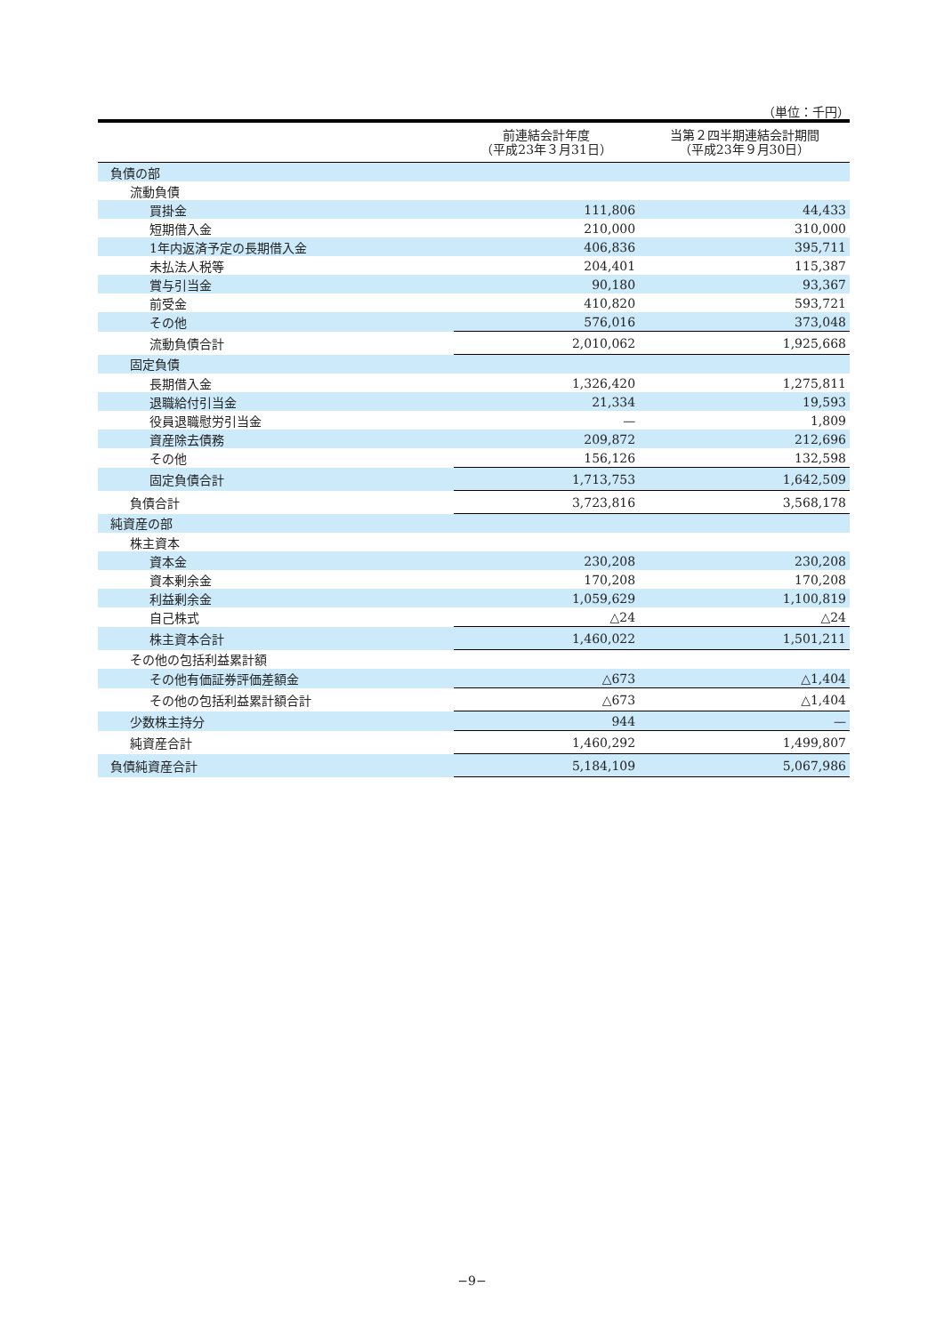（単位：千円）
| | 前連結会計年度 （平成23年３月31日） | 当第２四半期連結会計期間 （平成23年９月30日） |
| --- | --- | --- |
| 負債の部 | | |
| 流動負債 | | |
| 買掛金 | 111,806 | 44,433 |
| 短期借入金 | 210,000 | 310,000 |
| 1年内返済予定の長期借入金 | 406,836 | 395,711 |
| 未払法人税等 | 204,401 | 115,387 |
| 賞与引当金 | 90,180 | 93,367 |
| 前受金 | 410,820 | 593,721 |
| その他 | 576,016 | 373,048 |
| 流動負債合計 | 2,010,062 | 1,925,668 |
| 固定負債 | | |
| 長期借入金 | 1,326,420 | 1,275,811 |
| 退職給付引当金 | 21,334 | 19,593 |
| 役員退職慰労引当金 | — | 1,809 |
| 資産除去債務 | 209,872 | 212,696 |
| その他 | 156,126 | 132,598 |
| 固定負債合計 | 1,713,753 | 1,642,509 |
| 負債合計 | 3,723,816 | 3,568,178 |
| 純資産の部 | | |
| 株主資本 | | |
| 資本金 | 230,208 | 230,208 |
| 資本剰余金 | 170,208 | 170,208 |
| 利益剰余金 | 1,059,629 | 1,100,819 |
| 自己株式 | △24 | △24 |
| 株主資本合計 | 1,460,022 | 1,501,211 |
| その他の包括利益累計額 | | |
| その他有価証券評価差額金 | △673 | △1,404 |
| その他の包括利益累計額合計 | △673 | △1,404 |
| 少数株主持分 | 944 | — |
| 純資産合計 | 1,460,292 | 1,499,807 |
| 負債純資産合計 | 5,184,109 | 5,067,986 |
−9−